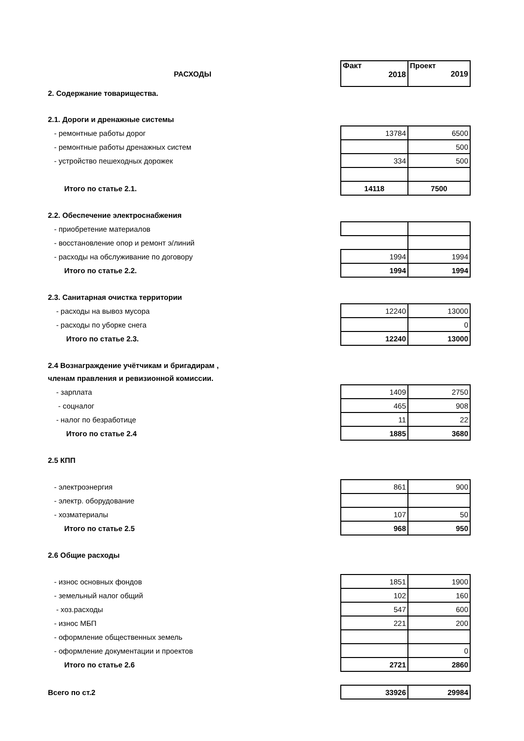| РАСХОДЫ | Факт 2018 | Проект 2019 |
| 2. Содержание товарищества. | | |
| 2.1. Дороги и дренажные системы | | |
| - ремонтные работы дорог | 13784 | 6500 |
| - ремонтные работы дренажных систем | | 500 |
| - устройство пешеходных дорожек | 334 | 500 |
| Итого по статье 2.1. | 14118 | 7500 |
| 2.2. Обеспечение электроснабжения | | |
| - приобретение материалов | | |
| - восстановление опор и ремонт э/линий | | |
| - расходы на обслуживание по договору | 1994 | 1994 |
| Итого по статье 2.2. | 1994 | 1994 |
| 2.3. Санитарная очистка территории | | |
| - расходы на вывоз мусора | 12240 | 13000 |
| - расходы по уборке снега | | 0 |
| Итого по статье 2.3. | 12240 | 13000 |
| 2.4 Вознаграждение учётчикам и бригадирам , | | |
| членам правления и ревизионной комиссии. | | |
| - зарплата | 1409 | 2750 |
| - соцналог | 465 | 908 |
| - налог по безработице | 11 | 22 |
| Итого по статье 2.4 | 1885 | 3680 |
| 2.5 КПП | | |
| - электроэнергия | 861 | 900 |
| - электр. оборудование | | |
| - хозматериалы | 107 | 50 |
| Итого по статье 2.5 | 968 | 950 |
| 2.6 Общие расходы | | |
| - износ основных фондов | 1851 | 1900 |
| - земельный налог общий | 102 | 160 |
| - хоз.расходы | 547 | 600 |
| - износ МБП | 221 | 200 |
| - оформление общественных земель | | |
| - оформление документации и проектов | | 0 |
| Итого по статье 2.6 | 2721 | 2860 |
| Всего по ст.2 | 33926 | 29984 |